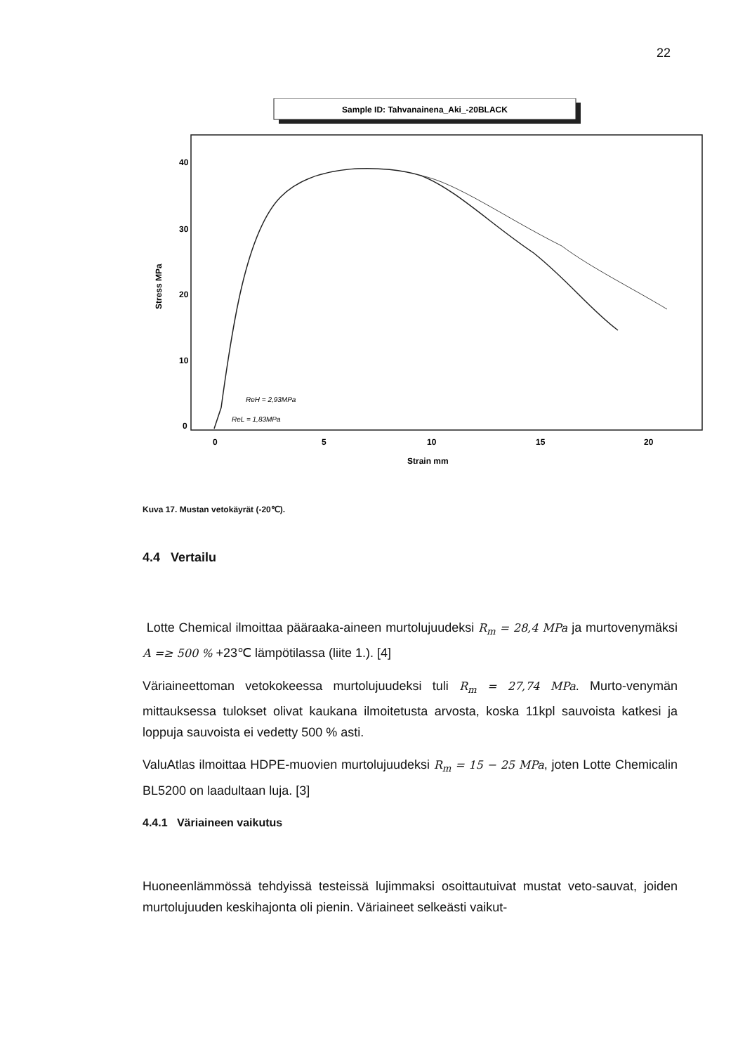22
Sample ID: Tahvanainena_Aki_-20BLACK
40
30
20
10
0
0
5
10
15
20
Strain mm
Stress MPa
ReH = 2,93MPa
ReL = 1,83MPa
Kuva 17. Mustan vetokäyrät (-20℃).
4.4 Vertailu
Lotte Chemical ilmoittaa pääraaka-aineen murtolujuudeksi R<sub>m</sub> = 28,4 MPa ja murtovenymäksi A =≥ 500 % +23℃ lämpötilassa (liite 1.). [4]
Väriaineettoman vetokokeessa murtolujuudeksi tuli R<sub>m</sub> = 27,74 MPa. Murto-venymän mittauksessa tulokset olivat kaukana ilmoitetusta arvosta, koska 11kpl sauvoista katkesi ja loppuja sauvoista ei vedetty 500 % asti.
ValuAtlas ilmoittaa HDPE-muovien murtolujuudeksi R<sub>m</sub> = 15 − 25 MPa, joten Lotte Chemicalin BL5200 on laadultaan luja. [3]
4.4.1 Väriaineen vaikutus
Huoneenlämmössä tehdyissä testeissä lujimmaksi osoittautuivat mustat veto-sauvat, joiden murtolujuuden keskihajonta oli pienin. Väriaineet selkeästi vaikut-